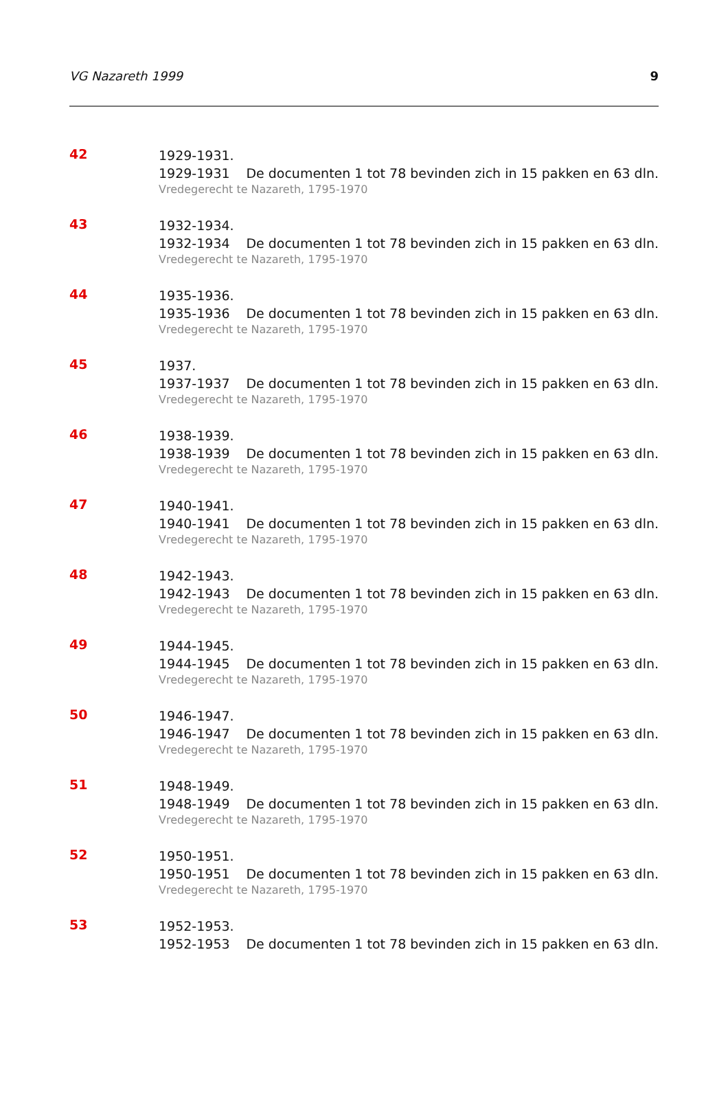VG Nazareth 1999 9
42
1929-1931.
1929-1931 De documenten 1 tot 78 bevinden zich in 15 pakken en 63 dln.
Vredegerecht te Nazareth, 1795-1970
43
1932-1934.
1932-1934 De documenten 1 tot 78 bevinden zich in 15 pakken en 63 dln.
Vredegerecht te Nazareth, 1795-1970
44
1935-1936.
1935-1936 De documenten 1 tot 78 bevinden zich in 15 pakken en 63 dln.
Vredegerecht te Nazareth, 1795-1970
45
1937.
1937-1937 De documenten 1 tot 78 bevinden zich in 15 pakken en 63 dln.
Vredegerecht te Nazareth, 1795-1970
46
1938-1939.
1938-1939 De documenten 1 tot 78 bevinden zich in 15 pakken en 63 dln.
Vredegerecht te Nazareth, 1795-1970
47
1940-1941.
1940-1941 De documenten 1 tot 78 bevinden zich in 15 pakken en 63 dln.
Vredegerecht te Nazareth, 1795-1970
48
1942-1943.
1942-1943 De documenten 1 tot 78 bevinden zich in 15 pakken en 63 dln.
Vredegerecht te Nazareth, 1795-1970
49
1944-1945.
1944-1945 De documenten 1 tot 78 bevinden zich in 15 pakken en 63 dln.
Vredegerecht te Nazareth, 1795-1970
50
1946-1947.
1946-1947 De documenten 1 tot 78 bevinden zich in 15 pakken en 63 dln.
Vredegerecht te Nazareth, 1795-1970
51
1948-1949.
1948-1949 De documenten 1 tot 78 bevinden zich in 15 pakken en 63 dln.
Vredegerecht te Nazareth, 1795-1970
52
1950-1951.
1950-1951 De documenten 1 tot 78 bevinden zich in 15 pakken en 63 dln.
Vredegerecht te Nazareth, 1795-1970
53
1952-1953.
1952-1953 De documenten 1 tot 78 bevinden zich in 15 pakken en 63 dln.